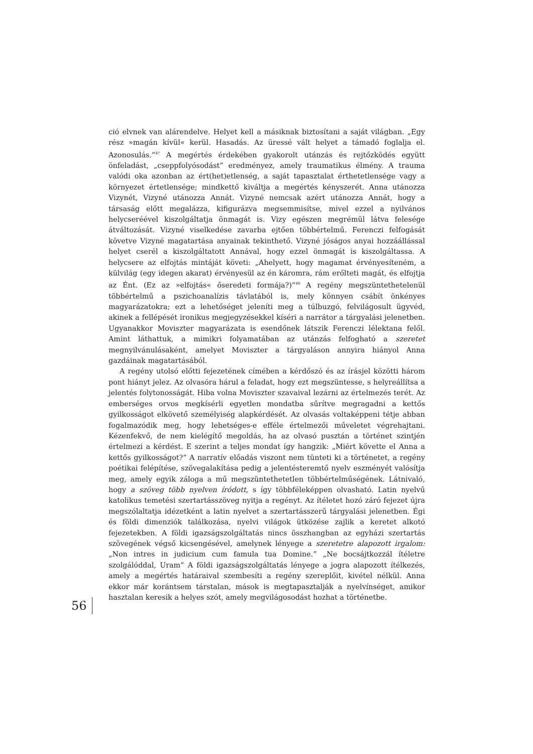ció elvnek van alárendelve. Helyet kell a másiknak biztosítani a saját világban. „Egy rész »magán kívül« kerül. Hasadás. Az üressé vált helyet a támadó foglalja el. Azonosulás.”<sup>47</sup> A megértés érdekében gyakorolt utánzás és rejtőzködés együtt önfeladást, „cseppfolyósodást” eredményez, amely traumatikus élmény. A trauma valódi oka azonban az ért(het)etlenség, a saját tapasztalat érthetetlensége vagy a környezet értetlensége; mindkettő kiváltja a megértés kényszerét. Anna utánozza Vizynét, Vizyné utánozza Annát. Vizyné nemcsak azért utánozza Annát, hogy a társaság előtt megalázza, kifigurázva megsemmisítse, mivel ezzel a nyilvános helycseréével kiszolgáltatja önmagát is. Vizy egészen megrémül látva felesége átváltozását. Vizyné viselkedése zavarba ejtően többértelmű. Ferenczi felfogását követve Vizyné magatartása anyainak tekinthető. Vizyné jóságos anyai hozzáállással helyet cserél a kiszolgáltatott Annával, hogy ezzel önmagát is kiszolgáltassa. A helycsere az elfojtás mintáját követi: „Ahelyett, hogy magamat érvényesíteném, a külvilág (egy idegen akarat) érvényesül az én káromra, rám erőlteti magát, és elfojtja az Ént. (Ez az »elfojtás« őseredeti formája?)”<sup>48</sup> A regény megszüntethetelenül többértelmű a pszichoanalízis távlatából is, mely könnyen csábít önkényes magyarázatokra; ezt a lehetőséget jeleníti meg a túlbuzgó, felvilágosult ügyvéd, akinek a fellépését ironikus megjegyzésekkel kíséri a narrátor a tárgyalási jelenetben. Ugyanakkor Moviszter magyarázata is esendőnek látszik Ferenczi lélektana felől. Amint láthattuk, a mimikri folyamatában az utánzás felfogható a szeretet megnyilvánulásaként, amelyet Moviszter a tárgyaláson annyira hiányol Anna gazdáinak magatartásából.
A regény utolsó előtti fejezetének címében a kérdőszó és az írásjel közötti három pont hiányt jelez. Az olvasóra hárul a feladat, hogy ezt megszüntesse, s helyreállítsa a jelentés folytonosságát. Hiba volna Moviszter szavaival lezárni az értelmezés terét. Az emberséges orvos megkísérli egyetlen mondatba sűrítve megragadni a kettős gyilkosságot elkövető személyiség alapkérdését. Az olvasás voltaképpeni tétje abban fogalmazódik meg, hogy lehetséges-e efféle értelmezői műveletet végrehajtani. Kézenfekvő, de nem kielégítő megoldás, ha az olvasó pusztán a történet szintjén értelmezi a kérdést. E szerint a teljes mondat így hangzik: „Miért követte el Anna a kettős gyilkosságot?” A narratív előadás viszont nem tünteti ki a történetet, a regény poétikai felépítése, szövegalakítása pedig a jelentésteremtő nyelv eszményét valósítja meg, amely egyik záloga a mű megszüntethetetlen többértelműségének. Látnivaló, hogy a szöveg több nyelven íródott, s így többféleképpen olvasható. Latin nyelvű katolikus temetési szertartásszöveg nyitja a regényt. Az ítéletet hozó záró fejezet újra megszólaltatja idézetként a latin nyelvet a szertartásszerű tárgyalási jelenetben. Égi és földi dimenziók találkozása, nyelvi világok ütközése zajlik a keretet alkotó fejezetekben. A földi igazságszolgáltatás nincs összhangban az egyházi szertartás szövegének végső kicsengésével, amelynek lényege a szeretetre alapozott irgalom: „Non intres in judicium cum famula tua Domine.” „Ne bocsájtkozzál ítéletre szolgálóddal, Uram” A földi igazságszolgáltatás lényege a jogra alapozott ítélkezés, amely a megértés határaival szembesíti a regény szereplőit, kivétel nélkül. Anna ekkor már korántsem társtalan, mások is megtapasztalják a nyelvínséget, amikor hasztalan keresik a helyes szót, amely megvilágosodást hozhat a történetbe.
56